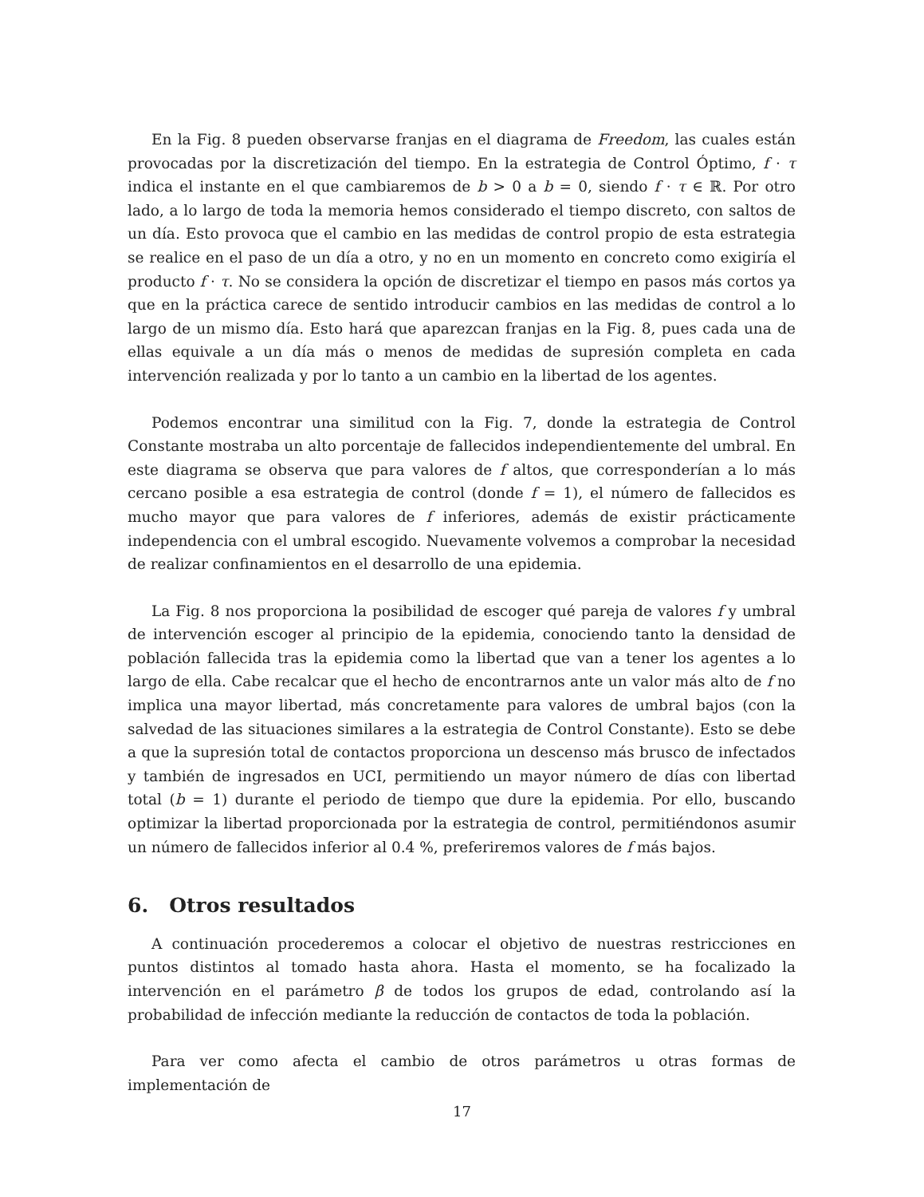En la Fig. 8 pueden observarse franjas en el diagrama de Freedom, las cuales están provocadas por la discretización del tiempo. En la estrategia de Control Óptimo, f · τ indica el instante en el que cambiaremos de b > 0 a b = 0, siendo f · τ ∈ ℝ. Por otro lado, a lo largo de toda la memoria hemos considerado el tiempo discreto, con saltos de un día. Esto provoca que el cambio en las medidas de control propio de esta estrategia se realice en el paso de un día a otro, y no en un momento en concreto como exigiría el producto f · τ. No se considera la opción de discretizar el tiempo en pasos más cortos ya que en la práctica carece de sentido introducir cambios en las medidas de control a lo largo de un mismo día. Esto hará que aparezcan franjas en la Fig. 8, pues cada una de ellas equivale a un día más o menos de medidas de supresión completa en cada intervención realizada y por lo tanto a un cambio en la libertad de los agentes.
Podemos encontrar una similitud con la Fig. 7, donde la estrategia de Control Constante mostraba un alto porcentaje de fallecidos independientemente del umbral. En este diagrama se observa que para valores de f altos, que corresponderían a lo más cercano posible a esa estrategia de control (donde f = 1), el número de fallecidos es mucho mayor que para valores de f inferiores, además de existir prácticamente independencia con el umbral escogido. Nuevamente volvemos a comprobar la necesidad de realizar confinamientos en el desarrollo de una epidemia.
La Fig. 8 nos proporciona la posibilidad de escoger qué pareja de valores f y umbral de intervención escoger al principio de la epidemia, conociendo tanto la densidad de población fallecida tras la epidemia como la libertad que van a tener los agentes a lo largo de ella. Cabe recalcar que el hecho de encontrarnos ante un valor más alto de f no implica una mayor libertad, más concretamente para valores de umbral bajos (con la salvedad de las situaciones similares a la estrategia de Control Constante). Esto se debe a que la supresión total de contactos proporciona un descenso más brusco de infectados y también de ingresados en UCI, permitiendo un mayor número de días con libertad total (b = 1) durante el periodo de tiempo que dure la epidemia. Por ello, buscando optimizar la libertad proporcionada por la estrategia de control, permitiéndonos asumir un número de fallecidos inferior al 0.4 %, preferiremos valores de f más bajos.
6. Otros resultados
A continuación procederemos a colocar el objetivo de nuestras restricciones en puntos distintos al tomado hasta ahora. Hasta el momento, se ha focalizado la intervención en el parámetro β de todos los grupos de edad, controlando así la probabilidad de infección mediante la reducción de contactos de toda la población.
Para ver como afecta el cambio de otros parámetros u otras formas de implementación de
17